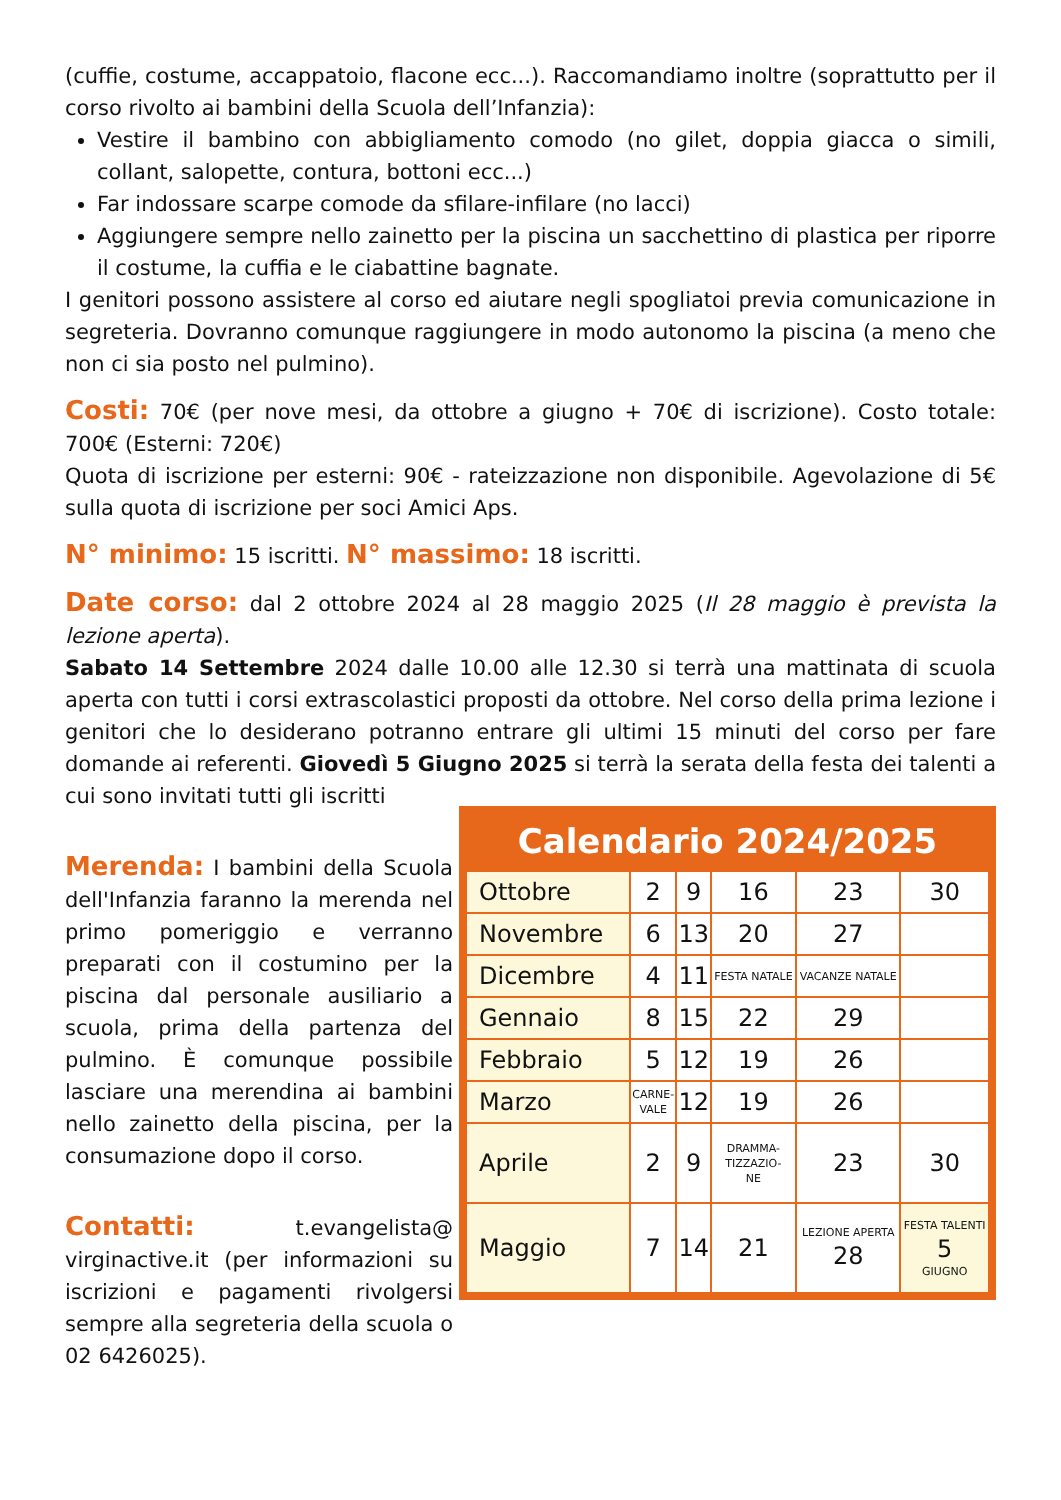(cuffie, costume, accappatoio, flacone ecc...). Raccomandiamo inoltre (soprattutto per il corso rivolto ai bambini della Scuola dell’Infanzia):
Vestire il bambino con abbigliamento comodo (no gilet, doppia giacca o simili, collant, salopette, contura, bottoni ecc...)
Far indossare scarpe comode da sfilare-infilare (no lacci)
Aggiungere sempre nello zainetto per la piscina un sacchettino di plastica per riporre il costume, la cuffia e le ciabattine bagnate.
I genitori possono assistere al corso ed aiutare negli spogliatoi previa comunicazione in segreteria. Dovranno comunque raggiungere in modo autonomo la piscina (a meno che non ci sia posto nel pulmino).
Costi: 70€ (per nove mesi, da ottobre a giugno + 70€ di iscrizione). Costo totale: 700€ (Esterni: 720€)
Quota di iscrizione per esterni: 90€ - rateizzazione non disponibile. Agevolazione di 5€ sulla quota di iscrizione per soci Amici Aps.
N° minimo: 15 iscritti. N° massimo: 18 iscritti.
Date corso: dal 2 ottobre 2024 al 28 maggio 2025 (Il 28 maggio è prevista la lezione aperta).
Sabato 14 Settembre 2024 dalle 10.00 alle 12.30 si terrà una mattinata di scuola aperta con tutti i corsi extrascolastici proposti da ottobre. Nel corso della prima lezione i genitori che lo desiderano potranno entrare gli ultimi 15 minuti del corso per fare domande ai referenti. Giovedì 5 Giugno 2025 si terrà la serata della festa dei talenti a cui sono invitati tutti gli iscritti
Merenda: I bambini della Scuola dell'Infanzia faranno la merenda nel primo pomeriggio e verranno preparati con il costumino per la piscina dal personale ausiliario a scuola, prima della partenza del pulmino. È comunque possibile lasciare una merendina ai bambini nello zainetto della piscina, per la consumazione dopo il corso.
Contatti: t.evangelista@ virginactive.it (per informazioni su iscrizioni e pagamenti rivolgersi sempre alla segreteria della scuola o 02 6426025).
Calendario 2024/2025
| Ottobre | 2 | 9 | 16 | 23 | 30 |
| Novembre | 6 | 13 | 20 | 27 | |
| Dicembre | 4 | 11 | FESTA NATALE | VACANZE NATALE | |
| Gennaio | 8 | 15 | 22 | 29 | |
| Febbraio | 5 | 12 | 19 | 26 | |
| Marzo | CARNE- VALE | 12 | 19 | 26 | |
| Aprile | 2 | 9 | DRAMMA- TIZZAZIO- NE | 23 | 30 |
| Maggio | 7 | 14 | 21 | LEZIONE APERTA 28 | FESTA TALENTI 5 GIUGNO |